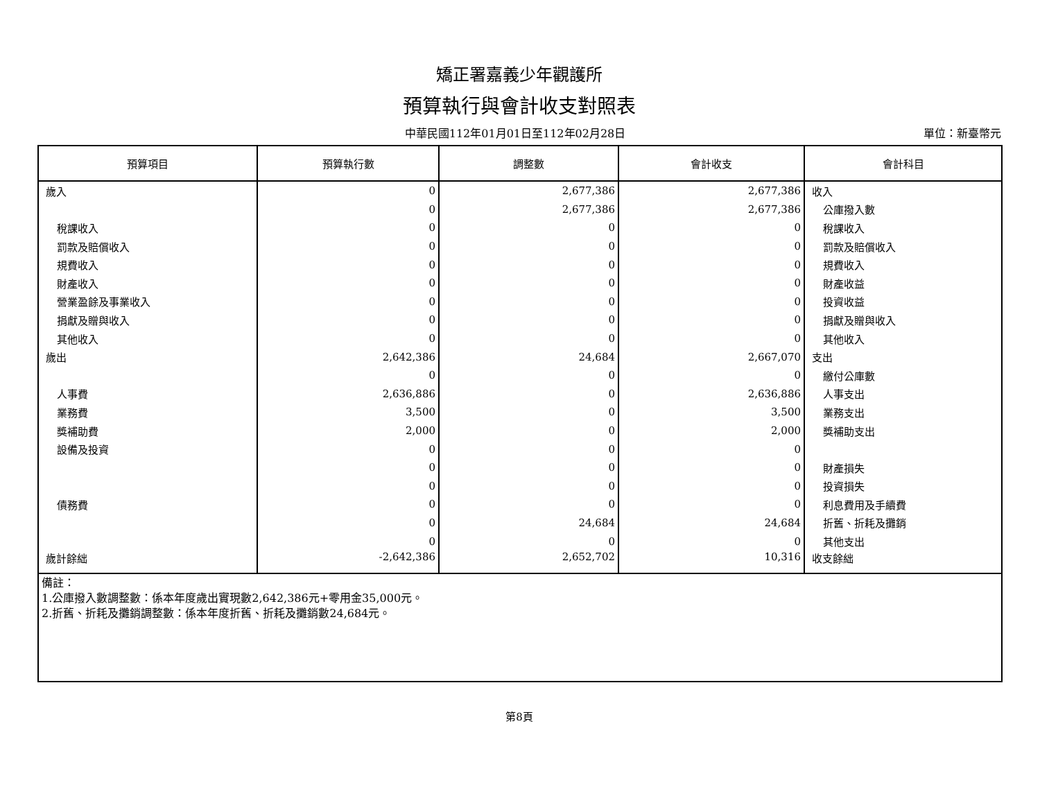矯正署嘉義少年觀護所
預算執行與會計收支對照表
中華民國112年01月01日至112年02月28日
單位：新臺幣元
| 預算項目 | 預算執行數 | 調整數 | 會計收支 | 會計科目 |
| --- | --- | --- | --- | --- |
| 歲入 | 0 | 2,677,386 | 2,677,386 | 收入 |
| | 0 | 2,677,386 | 2,677,386 | 公庫撥入數 |
| 稅課收入 | 0 | 0 | 0 | 稅課收入 |
| 罰款及賠償收入 | 0 | 0 | 0 | 罰款及賠償收入 |
| 規費收入 | 0 | 0 | 0 | 規費收入 |
| 財產收入 | 0 | 0 | 0 | 財產收益 |
| 營業盈餘及事業收入 | 0 | 0 | 0 | 投資收益 |
| 捐獻及贈與收入 | 0 | 0 | 0 | 捐獻及贈與收入 |
| 其他收入 | 0 | 0 | 0 | 其他收入 |
| 歲出 | 2,642,386 | 24,684 | 2,667,070 | 支出 |
| | 0 | 0 | 0 | 繳付公庫數 |
| 人事費 | 2,636,886 | 0 | 2,636,886 | 人事支出 |
| 業務費 | 3,500 | 0 | 3,500 | 業務支出 |
| 獎補助費 | 2,000 | 0 | 2,000 | 獎補助支出 |
| 設備及投資 | 0 | 0 | 0 | |
| | 0 | 0 | 0 | 財產損失 |
| | 0 | 0 | 0 | 投資損失 |
| 債務費 | 0 | 0 | 0 | 利息費用及手續費 |
| | 0 | 24,684 | 24,684 | 折舊、折耗及攤銷 |
| | 0 | 0 | 0 | 其他支出 |
| 歲計餘絀 | -2,642,386 | 2,652,702 | 10,316 | 收支餘絀 |
| 備註： 1.公庫撥入數調整數：係本年度歲出實現數2,642,386元+零用金35,000元。 2.折舊、折耗及攤銷調整數：係本年度折舊、折耗及攤銷數24,684元。 | | | | |
第8頁